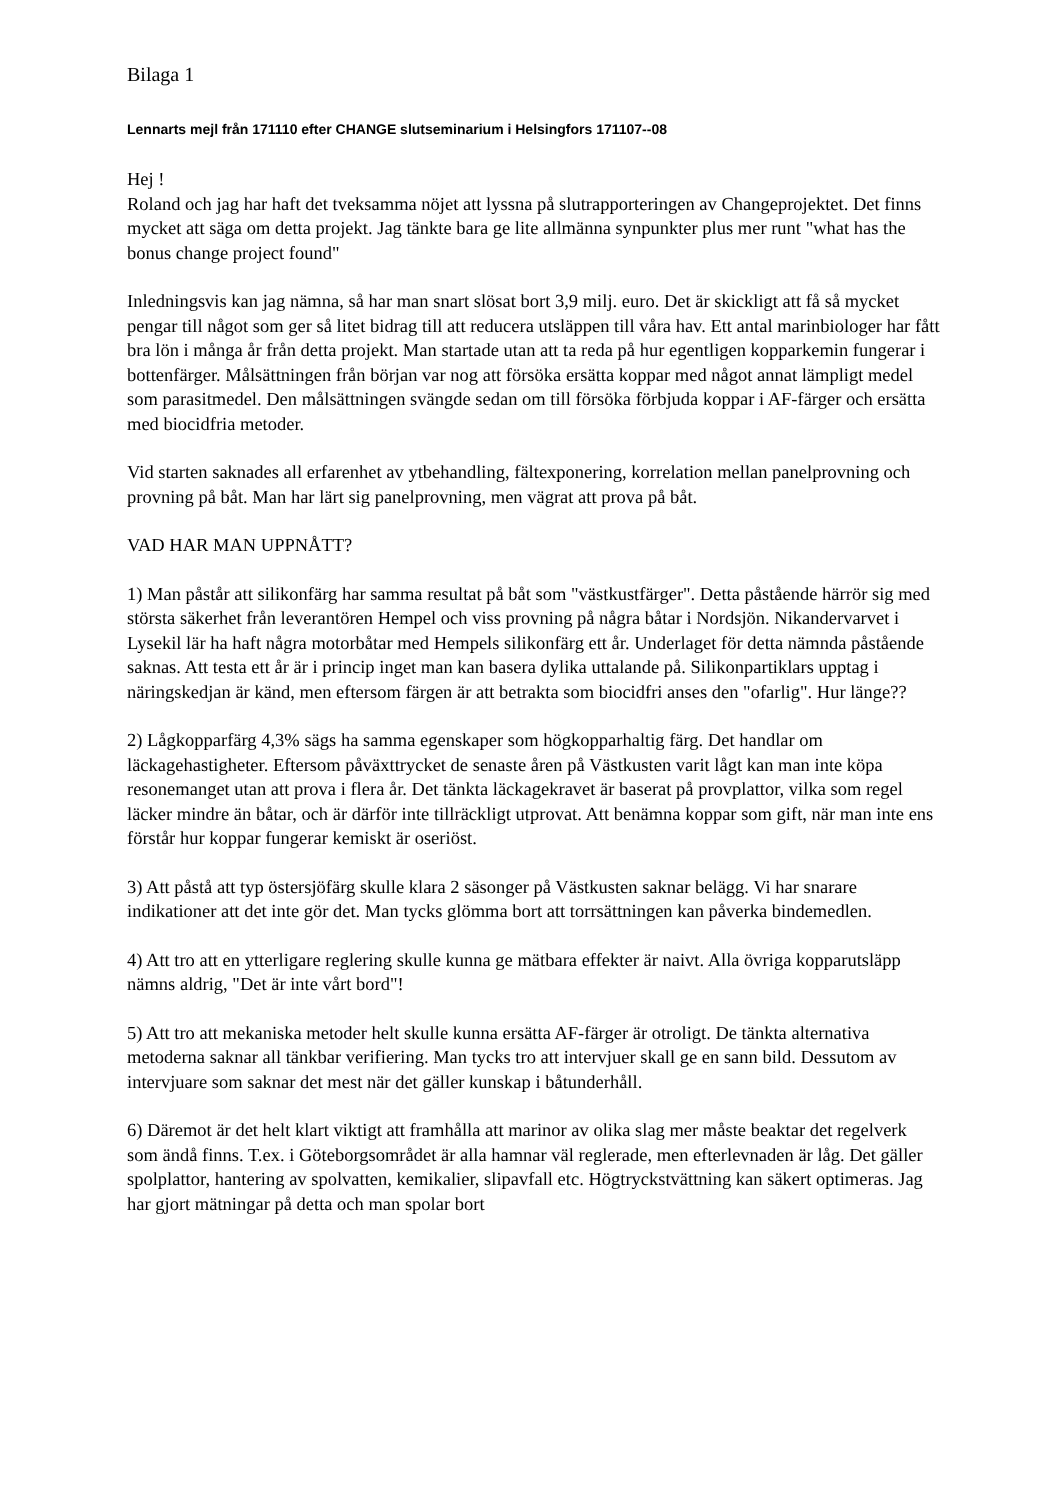Bilaga 1
Lennarts mejl från 171110 efter CHANGE slutseminarium i Helsingfors 171107--08
Hej !
Roland och jag har haft det tveksamma nöjet att lyssna på slutrapporteringen av Changeprojektet. Det finns mycket att säga om detta projekt. Jag tänkte bara ge lite allmänna synpunkter plus mer runt "what has the bonus change project found"
Inledningsvis kan jag nämna, så har man snart slösat bort 3,9 milj. euro. Det är skickligt att få så mycket pengar till något som ger så litet bidrag till att reducera utsläppen till våra hav. Ett antal marinbiologer har fått bra lön i många år från detta projekt. Man startade utan att ta reda på hur egentligen kopparkemin fungerar i bottenfärger. Målsättningen från början var nog att försöka ersätta koppar med något annat lämpligt medel som parasitmedel. Den målsättningen svängde sedan om till försöka förbjuda koppar i AF-färger och ersätta med biocidfria metoder.
Vid starten saknades all erfarenhet av ytbehandling, fältexponering, korrelation mellan panelprovning och provning på båt. Man har lärt sig panelprovning, men vägrat att prova på båt.
VAD HAR MAN UPPNÅTT?
1) Man påstår att silikonfärg har samma resultat på båt som "västkustfärger". Detta påstående härrör sig med största säkerhet från leverantören Hempel och viss provning på några båtar i Nordsjön. Nikandervarvet i Lysekil lär ha haft några motorbåtar med Hempels silikonfärg ett år. Underlaget för detta nämnda påstående saknas. Att testa ett år är i princip inget man kan basera dylika uttalande på. Silikonpartiklars upptag i näringskedjan är känd, men eftersom färgen är att betrakta som biocidfri anses den "ofarlig". Hur länge??
2) Lågkopparfärg 4,3% sägs ha samma egenskaper som högkopparhaltig färg. Det handlar om läckagehastigheter. Eftersom påväxttrycket de senaste åren på Västkusten varit lågt kan man inte köpa resonemanget utan att prova i flera år. Det tänkta läckagekravet är baserat på provplattor, vilka som regel läcker mindre än båtar, och är därför inte tillräckligt utprovat. Att benämna koppar som gift, när man inte ens förstår hur koppar fungerar kemiskt är oseriöst.
3) Att påstå att typ östersjöfärg skulle klara 2 säsonger på Västkusten saknar belägg. Vi har snarare indikationer att det inte gör det. Man tycks glömma bort att torrsättningen kan påverka bindemedlen.
4) Att tro att en ytterligare reglering skulle kunna ge mätbara effekter är naivt. Alla övriga kopparutsläpp nämns aldrig, "Det är inte vårt bord"!
5) Att tro att mekaniska metoder helt skulle kunna ersätta AF-färger är otroligt. De tänkta alternativa metoderna saknar all tänkbar verifiering. Man tycks tro att intervjuer skall ge en sann bild. Dessutom av intervjuare som saknar det mest när det gäller kunskap i båtunderhåll.
6) Däremot är det helt klart viktigt att framhålla att marinor av olika slag mer måste beaktar det regelverk som ändå finns. T.ex. i Göteborgsområdet är alla hamnar väl reglerade, men efterlevnaden är låg. Det gäller spolplattor, hantering av spolvatten, kemikalier, slipavfall etc. Högtryckstvättning kan säkert optimeras. Jag har gjort mätningar på detta och man spolar bort